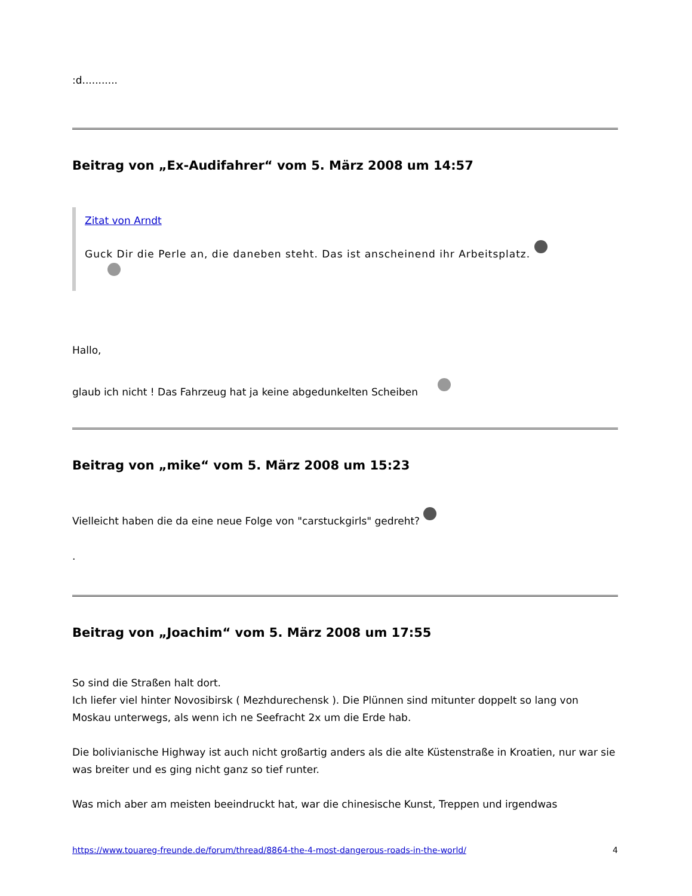:d...........
Beitrag von „Ex-Audifahrer“ vom 5. März 2008 um 14:57
Zitat von Arndt
Guck Dir die Perle an, die daneben steht. Das ist anscheinend ihr Arbeitsplatz.
Hallo,
glaub ich nicht ! Das Fahrzeug hat ja keine abgedunkelten Scheiben
Beitrag von „mike“ vom 5. März 2008 um 15:23
Vielleicht haben die da eine neue Folge von "carstuckgirls" gedreht?
.
Beitrag von „Joachim“ vom 5. März 2008 um 17:55
So sind die Straßen halt dort.
Ich liefer viel hinter Novosibirsk ( Mezhdurechensk ). Die Plünnen sind mitunter doppelt so lang von Moskau unterwegs, als wenn ich ne Seefracht 2x um die Erde hab.
Die bolivianische Highway ist auch nicht großartig anders als die alte Küstenstraße in Kroatien, nur war sie was breiter und es ging nicht ganz so tief runter.
Was mich aber am meisten beeindruckt hat, war die chinesische Kunst, Treppen und irgendwas
https://www.touareg-freunde.de/forum/thread/8864-the-4-most-dangerous-roads-in-the-world/ 4